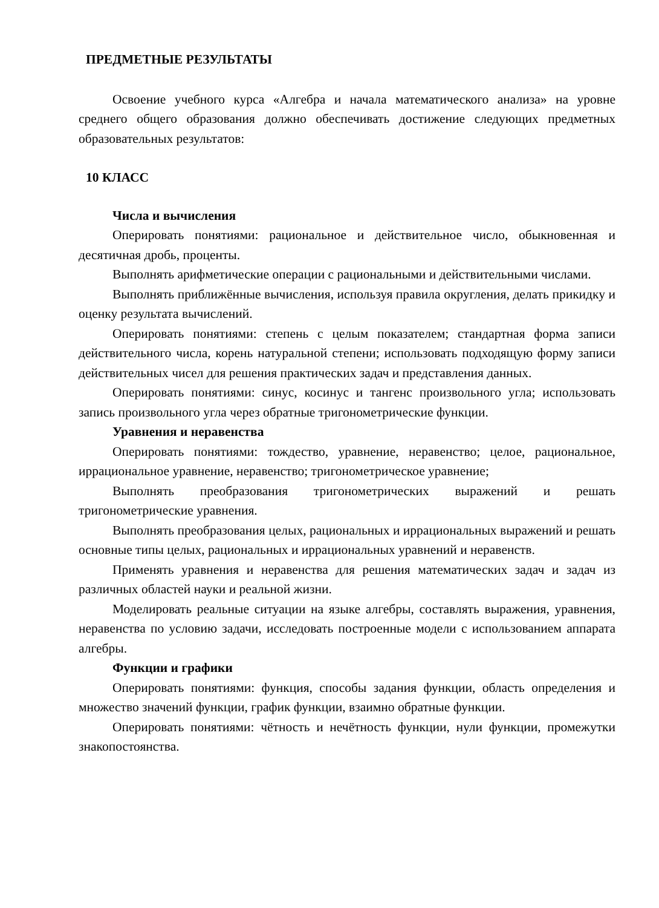ПРЕДМЕТНЫЕ РЕЗУЛЬТАТЫ
Освоение учебного курса «Алгебра и начала математического анализа» на уровне среднего общего образования должно обеспечивать достижение следующих предметных образовательных результатов:
10 КЛАСС
Числа и вычисления
Оперировать понятиями: рациональное и действительное число, обыкновенная и десятичная дробь, проценты.
Выполнять арифметические операции с рациональными и действительными числами.
Выполнять приближённые вычисления, используя правила округления, делать прикидку и оценку результата вычислений.
Оперировать понятиями: степень с целым показателем; стандартная форма записи действительного числа, корень натуральной степени; использовать подходящую форму записи действительных чисел для решения практических задач и представления данных.
Оперировать понятиями: синус, косинус и тангенс произвольного угла; использовать запись произвольного угла через обратные тригонометрические функции.
Уравнения и неравенства
Оперировать понятиями: тождество, уравнение, неравенство; целое, рациональное, иррациональное уравнение, неравенство; тригонометрическое уравнение;
Выполнять преобразования тригонометрических выражений и решать тригонометрические уравнения.
Выполнять преобразования целых, рациональных и иррациональных выражений и решать основные типы целых, рациональных и иррациональных уравнений и неравенств.
Применять уравнения и неравенства для решения математических задач и задач из различных областей науки и реальной жизни.
Моделировать реальные ситуации на языке алгебры, составлять выражения, уравнения, неравенства по условию задачи, исследовать построенные модели с использованием аппарата алгебры.
Функции и графики
Оперировать понятиями: функция, способы задания функции, область определения и множество значений функции, график функции, взаимно обратные функции.
Оперировать понятиями: чётность и нечётность функции, нули функции, промежутки знакопостоянства.